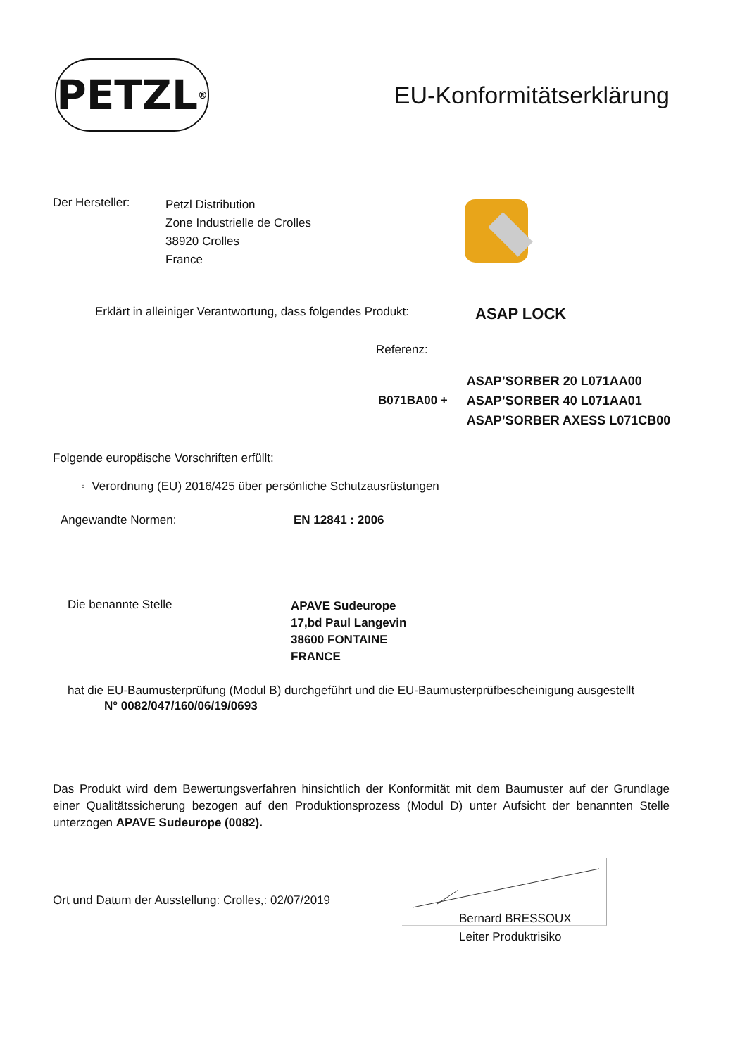PETZL<sup>®</sup>
EU-Konformitätserklärung
Der Hersteller:
Petzl Distribution
Zone Industrielle de Crolles
38920 Crolles
France
Erklärt in alleiniger Verantwortung, dass folgendes Produkt:
ASAP LOCK
Referenz:
B071BA00 +
ASAP’SORBER 20 L071AA00
ASAP’SORBER 40 L071AA01
ASAP’SORBER AXESS L071CB00
Folgende europäische Vorschriften erfüllt:
◦ Verordnung (EU) 2016/425 über persönliche Schutzausrüstungen
Angewandte Normen: EN 12841 : 2006
Die benannte Stelle
APAVE Sudeurope
17,bd Paul Langevin
38600 FONTAINE
FRANCE
hat die EU-Baumusterprüfung (Modul B) durchgeführt und die EU-Baumusterprüfbescheinigung ausgestellt
N° 0082/047/160/06/19/0693
Das Produkt wird dem Bewertungsverfahren hinsichtlich der Konformität mit dem Baumuster auf der Grundlage einer Qualitätssicherung bezogen auf den Produktionsprozess (Modul D) unter Aufsicht der benannten Stelle unterzogen APAVE Sudeurope (0082).
Ort und Datum der Ausstellung: Crolles,: 02/07/2019
Bernard BRESSOUX
Leiter Produktrisiko